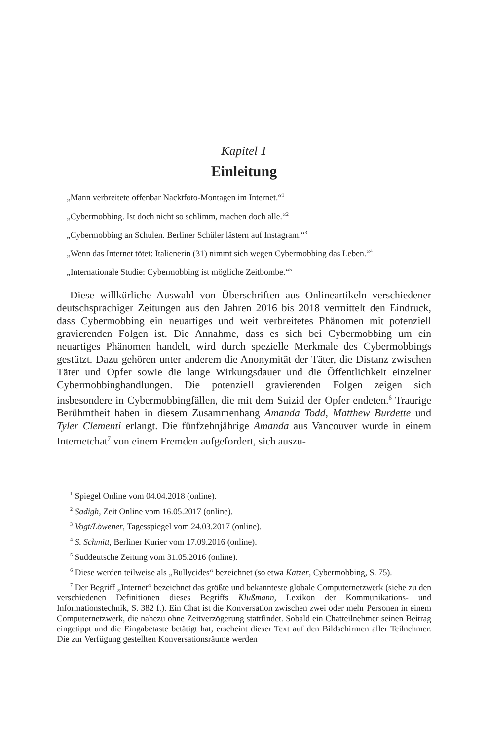Kapitel 1
Einleitung
„Mann verbreitete offenbar Nacktfoto-Montagen im Internet.“<sup>1</sup>
„Cybermobbing. Ist doch nicht so schlimm, machen doch alle.“<sup>2</sup>
„Cybermobbing an Schulen. Berliner Schüler lästern auf Instagram.“<sup>3</sup>
„Wenn das Internet tötet: Italienerin (31) nimmt sich wegen Cybermobbing das Leben.“<sup>4</sup>
„Internationale Studie: Cybermobbing ist mögliche Zeitbombe.“<sup>5</sup>
Diese willkürliche Auswahl von Überschriften aus Onlineartikeln verschiedener deutschsprachiger Zeitungen aus den Jahren 2016 bis 2018 vermittelt den Eindruck, dass Cybermobbing ein neuartiges und weit verbreitetes Phänomen mit potenziell gravierenden Folgen ist. Die Annahme, dass es sich bei Cybermobbing um ein neuartiges Phänomen handelt, wird durch spezielle Merkmale des Cybermobbings gestützt. Dazu gehören unter anderem die Anonymität der Täter, die Distanz zwischen Täter und Opfer sowie die lange Wirkungsdauer und die Öffentlichkeit einzelner Cybermobbinghandlungen. Die potenziell gravierenden Folgen zeigen sich insbesondere in Cybermobbingfällen, die mit dem Suizid der Opfer endeten.<sup>6</sup> Traurige Berühmtheit haben in diesem Zusammenhang Amanda Todd, Matthew Burdette und Tyler Clementi erlangt. Die fünfzehnjährige Amanda aus Vancouver wurde in einem Internetchat<sup>7</sup> von einem Fremden aufgefordert, sich auszu-
<sup>1</sup> Spiegel Online vom 04.04.2018 (online).
<sup>2</sup> Sadigh, Zeit Online vom 16.05.2017 (online).
<sup>3</sup> Vogt/Löwener, Tagesspiegel vom 24.03.2017 (online).
<sup>4</sup> S. Schmitt, Berliner Kurier vom 17.09.2016 (online).
<sup>5</sup> Süddeutsche Zeitung vom 31.05.2016 (online).
<sup>6</sup> Diese werden teilweise als „Bullycides“ bezeichnet (so etwa Katzer, Cybermobbing, S. 75).
<sup>7</sup> Der Begriff „Internet“ bezeichnet das größte und bekannteste globale Computernetzwerk (siehe zu den verschiedenen Definitionen dieses Begriffs Klußmann, Lexikon der Kommunikations- und Informationstechnik, S. 382 f.). Ein Chat ist die Konversation zwischen zwei oder mehr Personen in einem Computernetzwerk, die nahezu ohne Zeitverzögerung stattfindet. Sobald ein Chatteilnehmer seinen Beitrag eingetippt und die Eingabetaste betätigt hat, erscheint dieser Text auf den Bildschirmen aller Teilnehmer. Die zur Verfügung gestellten Konversationsräume werden